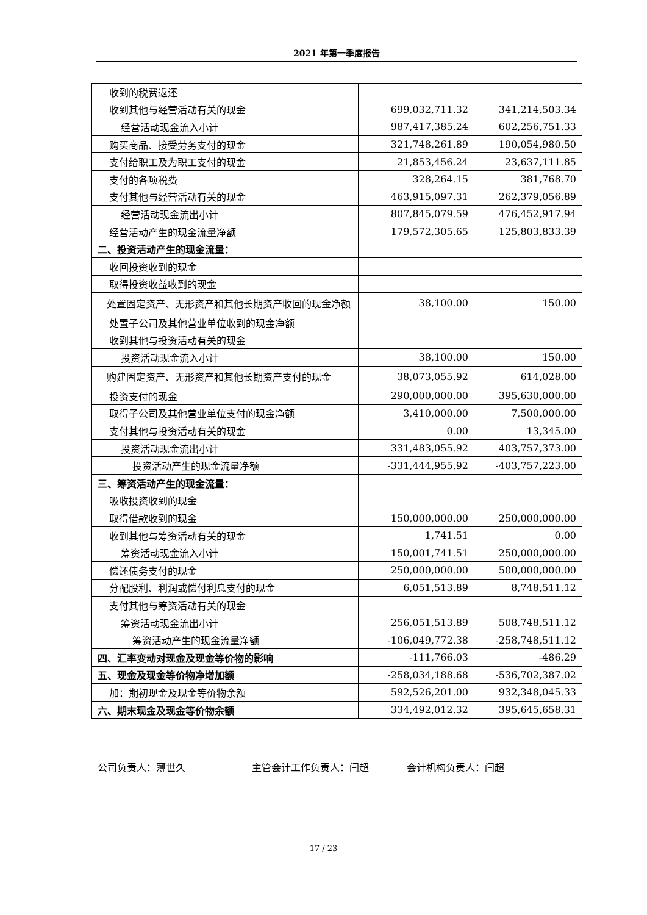2021 年第一季度报告
| 收到的税费返还 | | |
| 收到其他与经营活动有关的现金 | 699,032,711.32 | 341,214,503.34 |
| 经营活动现金流入小计 | 987,417,385.24 | 602,256,751.33 |
| 购买商品、接受劳务支付的现金 | 321,748,261.89 | 190,054,980.50 |
| 支付给职工及为职工支付的现金 | 21,853,456.24 | 23,637,111.85 |
| 支付的各项税费 | 328,264.15 | 381,768.70 |
| 支付其他与经营活动有关的现金 | 463,915,097.31 | 262,379,056.89 |
| 经营活动现金流出小计 | 807,845,079.59 | 476,452,917.94 |
| 经营活动产生的现金流量净额 | 179,572,305.65 | 125,803,833.39 |
| 二、投资活动产生的现金流量： | | |
| 收回投资收到的现金 | | |
| 取得投资收益收到的现金 | | |
| 处置固定资产、无形资产和其他长期资产收回的现金净额 | 38,100.00 | 150.00 |
| 处置子公司及其他营业单位收到的现金净额 | | |
| 收到其他与投资活动有关的现金 | | |
| 投资活动现金流入小计 | 38,100.00 | 150.00 |
| 购建固定资产、无形资产和其他长期资产支付的现金 | 38,073,055.92 | 614,028.00 |
| 投资支付的现金 | 290,000,000.00 | 395,630,000.00 |
| 取得子公司及其他营业单位支付的现金净额 | 3,410,000.00 | 7,500,000.00 |
| 支付其他与投资活动有关的现金 | 0.00 | 13,345.00 |
| 投资活动现金流出小计 | 331,483,055.92 | 403,757,373.00 |
| 投资活动产生的现金流量净额 | -331,444,955.92 | -403,757,223.00 |
| 三、筹资活动产生的现金流量： | | |
| 吸收投资收到的现金 | | |
| 取得借款收到的现金 | 150,000,000.00 | 250,000,000.00 |
| 收到其他与筹资活动有关的现金 | 1,741.51 | 0.00 |
| 筹资活动现金流入小计 | 150,001,741.51 | 250,000,000.00 |
| 偿还债务支付的现金 | 250,000,000.00 | 500,000,000.00 |
| 分配股利、利润或偿付利息支付的现金 | 6,051,513.89 | 8,748,511.12 |
| 支付其他与筹资活动有关的现金 | | |
| 筹资活动现金流出小计 | 256,051,513.89 | 508,748,511.12 |
| 筹资活动产生的现金流量净额 | -106,049,772.38 | -258,748,511.12 |
| 四、汇率变动对现金及现金等价物的影响 | -111,766.03 | -486.29 |
| 五、现金及现金等价物净增加额 | -258,034,188.68 | -536,702,387.02 |
| 加：期初现金及现金等价物余额 | 592,526,201.00 | 932,348,045.33 |
| 六、期末现金及现金等价物余额 | 334,492,012.32 | 395,645,658.31 |
公司负责人：薄世久 主管会计工作负责人：闫超 会计机构负责人：闫超
17 / 23